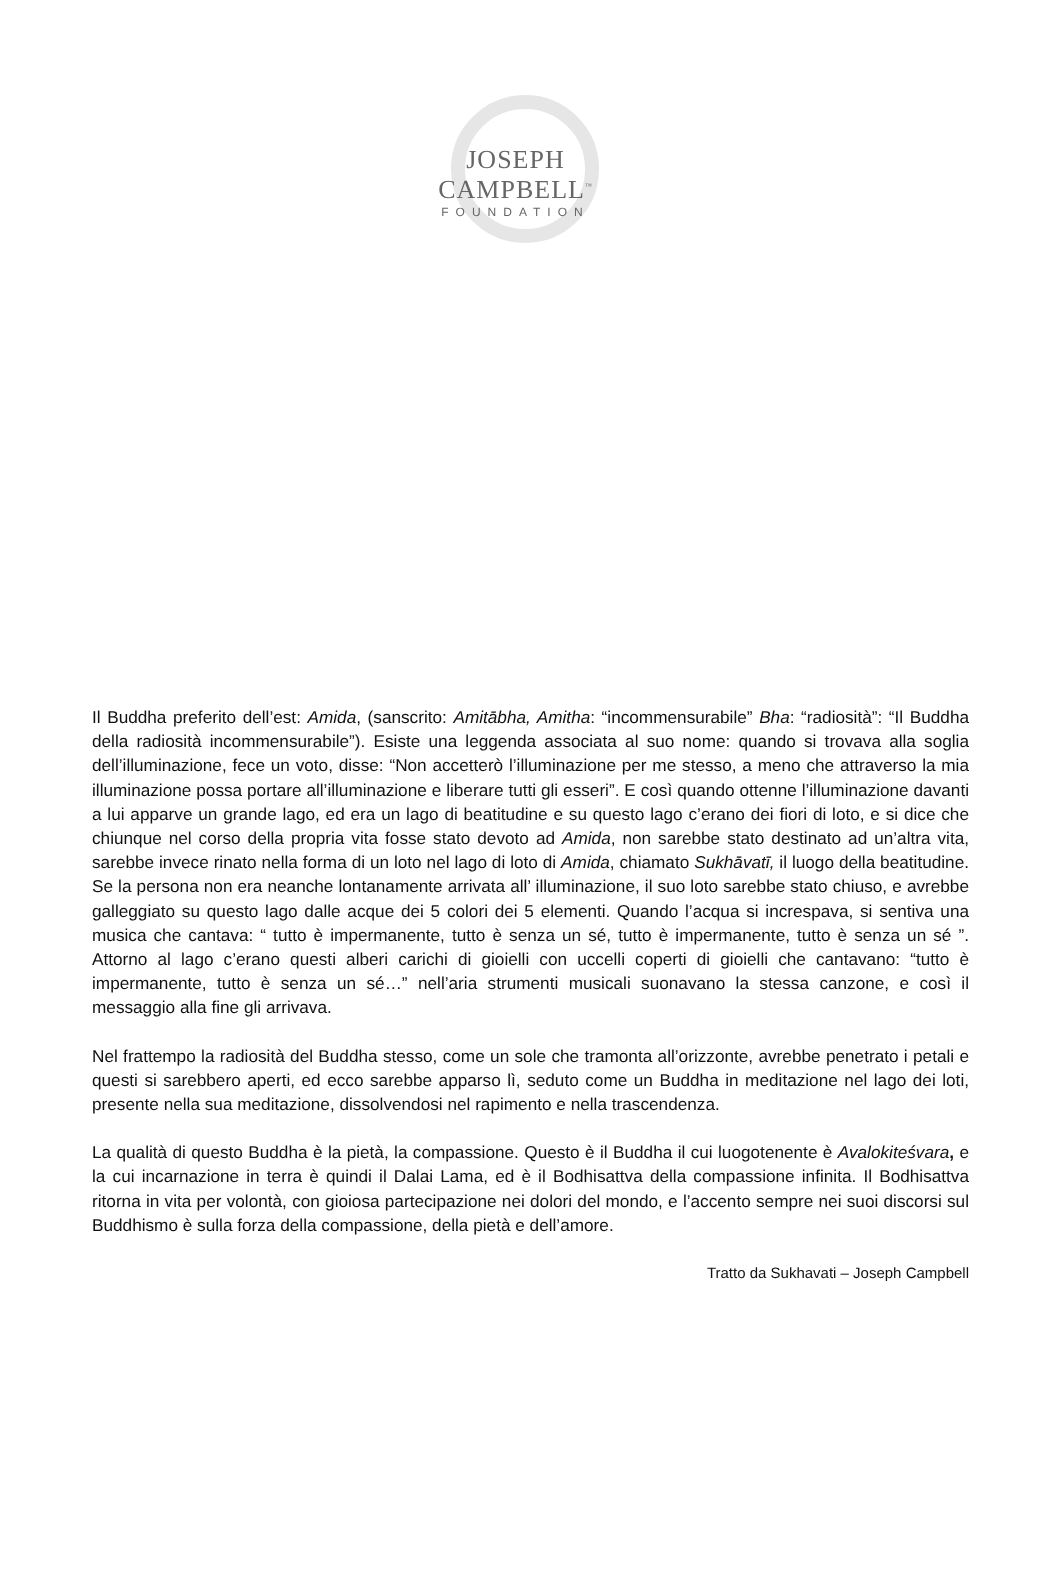JOSEPH CAMPBELL<sup>™</sup>
FOUNDATION
Il Buddha preferito dell’est: Amida, (sanscrito: Amitābha, Amitha: “incommensurabile” Bha: “radiosità”: “Il Buddha della radiosità incommensurabile”). Esiste una leggenda associata al suo nome: quando si trovava alla soglia dell’illuminazione, fece un voto, disse: “Non accetterò l’illuminazione per me stesso, a meno che attraverso la mia illuminazione possa portare all’illuminazione e liberare tutti gli esseri”. E così quando ottenne l’illuminazione davanti a lui apparve un grande lago, ed era un lago di beatitudine e su questo lago c’erano dei fiori di loto, e si dice che chiunque nel corso della propria vita fosse stato devoto ad Amida, non sarebbe stato destinato ad un’altra vita, sarebbe invece rinato nella forma di un loto nel lago di loto di Amida, chiamato Sukhāvatī, il luogo della beatitudine. Se la persona non era neanche lontanamente arrivata all’ illuminazione, il suo loto sarebbe stato chiuso, e avrebbe galleggiato su questo lago dalle acque dei 5 colori dei 5 elementi. Quando l’acqua si increspava, si sentiva una musica che cantava: “ tutto è impermanente, tutto è senza un sé, tutto è impermanente, tutto è senza un sé ”. Attorno al lago c’erano questi alberi carichi di gioielli con uccelli coperti di gioielli che cantavano: “tutto è impermanente, tutto è senza un sé…” nell’aria strumenti musicali suonavano la stessa canzone, e così il messaggio alla fine gli arrivava.
Nel frattempo la radiosità del Buddha stesso, come un sole che tramonta all’orizzonte, avrebbe penetrato i petali e questi si sarebbero aperti, ed ecco sarebbe apparso lì, seduto come un Buddha in meditazione nel lago dei loti, presente nella sua meditazione, dissolvendosi nel rapimento e nella trascendenza.
La qualità di questo Buddha è la pietà, la compassione. Questo è il Buddha il cui luogotenente è Avalokiteśvara, e la cui incarnazione in terra è quindi il Dalai Lama, ed è il Bodhisattva della compassione infinita. Il Bodhisattva ritorna in vita per volontà, con gioiosa partecipazione nei dolori del mondo, e l’accento sempre nei suoi discorsi sul Buddhismo è sulla forza della compassione, della pietà e dell’amore.
Tratto da Sukhavati – Joseph Campbell